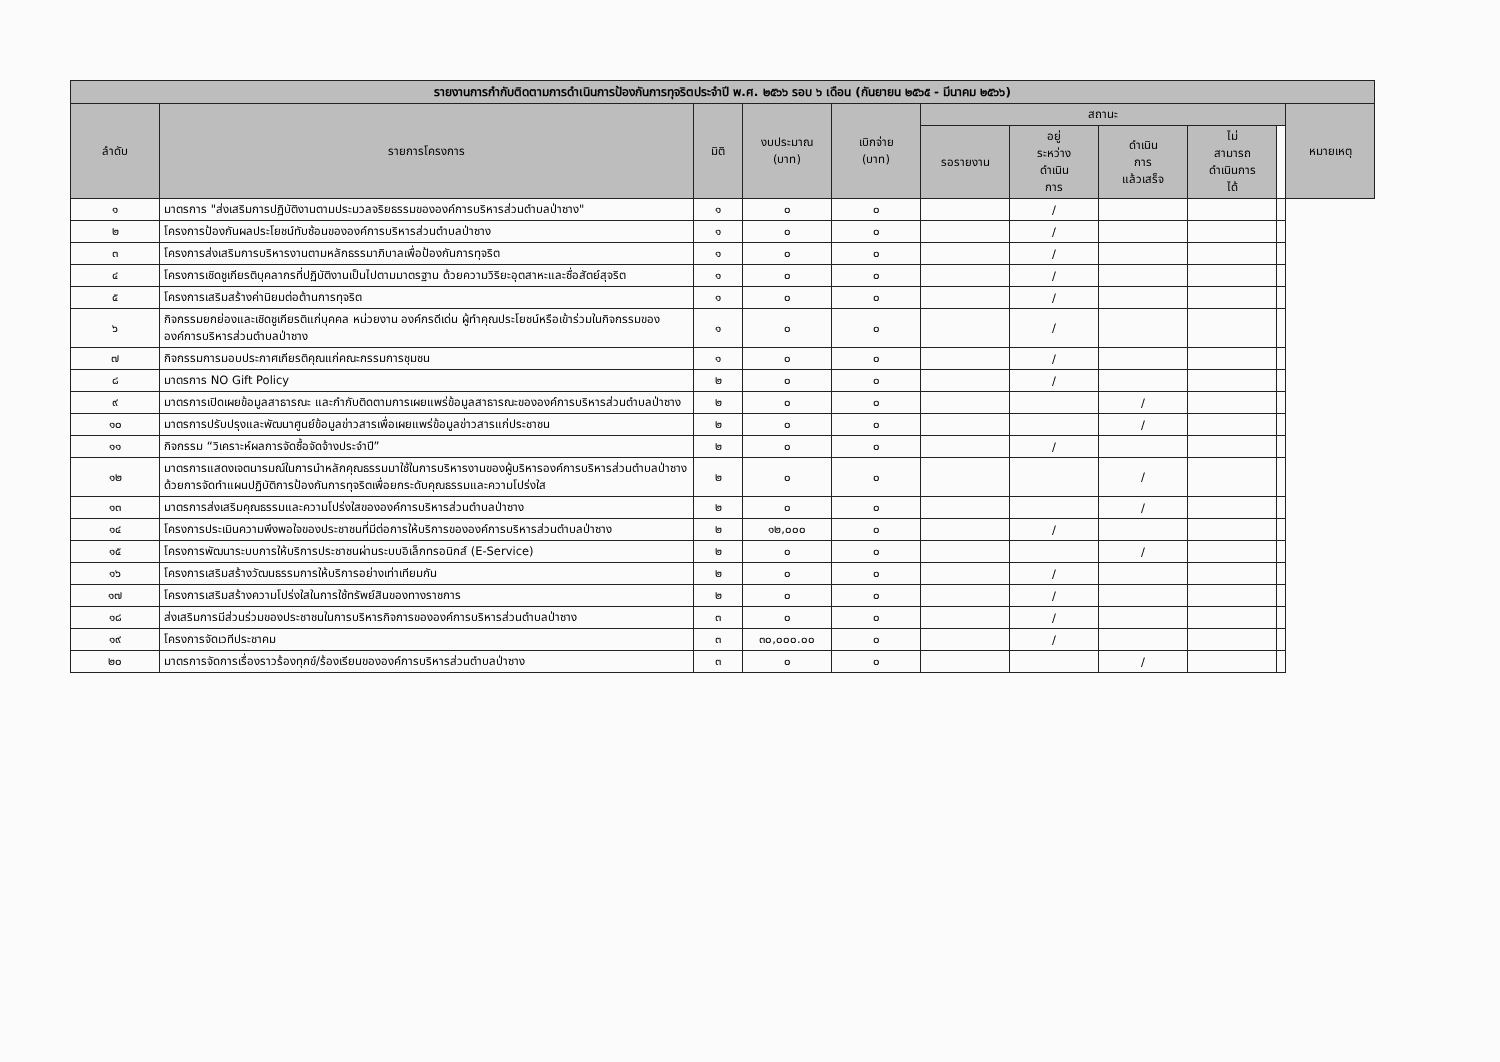| รายงานการกำกับติดตามการดำเนินการป้องกันการทุจริตประจำปี พ.ศ. ๒๕๖๖ รอบ ๖ เดือน (กันยายน ๒๕๖๕ - มีนาคม ๒๕๖๖) | | | | | | | | | | |
| --- | --- | --- | --- | --- | --- | --- | --- | --- | --- | --- |
| ลำดับ | รายการโครงการ | มิติ | งบประมาณ (บาท) | เบิกจ่าย (บาท) | สถานะ | | | | | หมายเหตุ |
| | | | | | รอรายงาน | อยู่ ระหว่าง ดำเนิน การ | ดำเนิน การ แล้วเสร็จ | ไม่ สามารถ ดำเนินการ ได้ | | |
| ๑ | มาตรการ "ส่งเสริมการปฏิบัติงานตามประมวลจริยธรรมขององค์การบริหารส่วนตำบลป่าซาง" | ๑ | ๐ | ๐ | | / | | | | |
| ๒ | โครงการป้องกันผลประโยชน์ทับซ้อนขององค์การบริหารส่วนตำบลป่าซาง | ๑ | ๐ | ๐ | | / | | | | |
| ๓ | โครงการส่งเสริมการบริหารงานตามหลักธรรมาภิบาลเพื่อป้องกันการทุจริต | ๑ | ๐ | ๐ | | / | | | | |
| ๔ | โครงการเชิดชูเกียรติบุคลากรที่ปฏิบัติงานเป็นไปตามมาตรฐาน ด้วยความวิริยะอุตสาหะและซื่อสัตย์สุจริต | ๑ | ๐ | ๐ | | / | | | | |
| ๕ | โครงการเสริมสร้างค่านิยมต่อต้านการทุจริต | ๑ | ๐ | ๐ | | / | | | | |
| ๖ | กิจกรรมยกย่องและเชิดชูเกียรติแก่บุคคล หน่วยงาน องค์กรดีเด่น ผู้ทำคุณประโยชน์หรือเข้าร่วมในกิจกรรมขององค์การบริหารส่วนตำบลป่าซาง | ๑ | ๐ | ๐ | | / | | | | |
| ๗ | กิจกรรมการมอบประกาศเกียรติคุณแก่คณะกรรมการชุมชน | ๑ | ๐ | ๐ | | / | | | | |
| ๘ | มาตรการ NO Gift Policy | ๒ | ๐ | ๐ | | / | | | | |
| ๙ | มาตรการเปิดเผยข้อมูลสาธารณะ และกำกับติดตามการเผยแพร่ข้อมูลสาธารณะขององค์การบริหารส่วนตำบลป่าซาง | ๒ | ๐ | ๐ | | | / | | | |
| ๑๐ | มาตรการปรับปรุงและพัฒนาศูนย์ข้อมูลข่าวสารเพื่อเผยแพร่ข้อมูลข่าวสารแก่ประชาชน | ๒ | ๐ | ๐ | | | / | | | |
| ๑๑ | กิจกรรม “วิเคราะห์ผลการจัดซื้อจัดจ้างประจำปี” | ๒ | ๐ | ๐ | | / | | | | |
| ๑๒ | มาตรการแสดงเจตนารมณ์ในการนำหลักคุณธรรมมาใช้ในการบริหารงานของผู้บริหารองค์การบริหารส่วนตำบลป่าซางด้วยการจัดทำแผนปฏิบัติการป้องกันการทุจริตเพื่อยกระดับคุณธรรมและความโปร่งใส | ๒ | ๐ | ๐ | | | / | | | |
| ๑๓ | มาตรการส่งเสริมคุณธรรมและความโปร่งใสขององค์การบริหารส่วนตำบลป่าซาง | ๒ | ๐ | ๐ | | | / | | | |
| ๑๔ | โครงการประเมินความพึงพอใจของประชาชนที่มีต่อการให้บริการขององค์การบริหารส่วนตำบลป่าซาง | ๒ | ๑๒,๐๐๐ | ๐ | | / | | | | |
| ๑๕ | โครงการพัฒนาระบบการให้บริการประชาชนผ่านระบบอิเล็กทรอนิกส์ (E-Service) | ๒ | ๐ | ๐ | | | / | | | |
| ๑๖ | โครงการเสริมสร้างวัฒนธรรมการให้บริการอย่างเท่าเทียมกัน | ๒ | ๐ | ๐ | | / | | | | |
| ๑๗ | โครงการเสริมสร้างความโปร่งใสในการใช้ทรัพย์สินของทางราชการ | ๒ | ๐ | ๐ | | / | | | | |
| ๑๘ | ส่งเสริมการมีส่วนร่วมของประชาชนในการบริหารกิจการขององค์การบริหารส่วนตำบลป่าซาง | ๓ | ๐ | ๐ | | / | | | | |
| ๑๙ | โครงการจัดเวทีประชาคม | ๓ | ๓๐,๐๐๐.๐๐ | ๐ | | / | | | | |
| ๒๐ | มาตรการจัดการเรื่องราวร้องทุกข์/ร้องเรียนขององค์การบริหารส่วนตำบลป่าซาง | ๓ | ๐ | ๐ | | | / | | | |